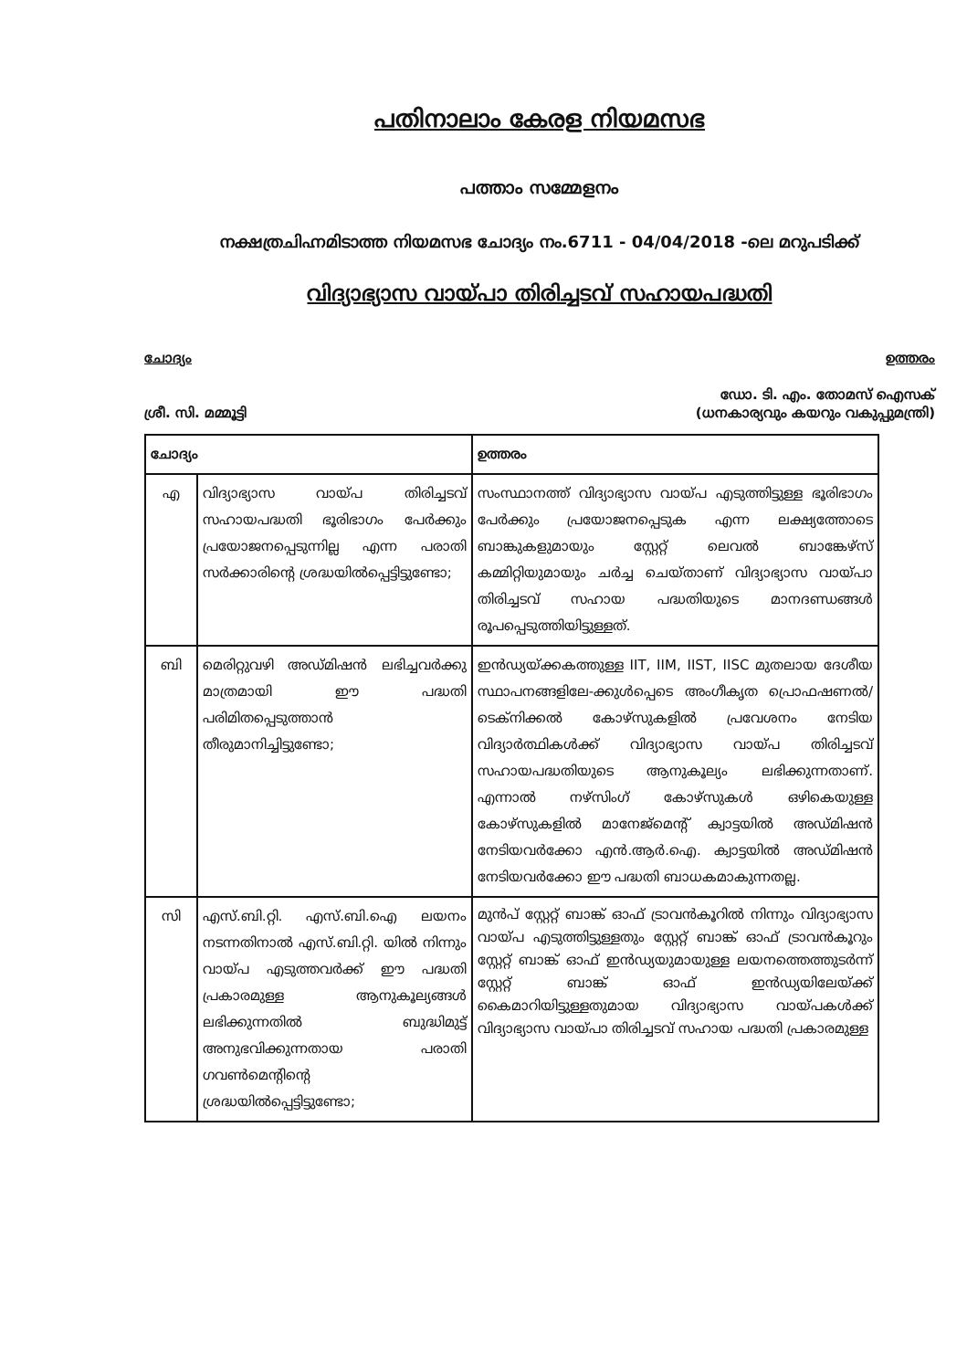പതിനാലാം കേരള നിയമസഭ
പത്താം സമ്മേളനം
നക്ഷത്രചിഹ്നമിടാത്ത നിയമസഭ ചോദ്യം നം.6711 - 04/04/2018 -ലെ മറുപടിക്ക്
വിദ്യാഭ്യാസ വായ്പാ തിരിച്ചടവ് സഹായപദ്ധതി
ചോദ്യം ഉത്തരം
ശ്രീ. സി. മമ്മൂട്ടി ഡോ. ടി. എം. തോമസ് ഐസക്
(ധനകാര്യവും കയറും വകുപ്പുമന്ത്രി)
| ചോദ്യം | | ഉത്തരം |
| --- | --- | --- |
| എ | വിദ്യാഭ്യാസ വായ്പ തിരിച്ചടവ് സഹായപദ്ധതി ഭൂരിഭാഗം പേർക്കും പ്രയോജനപ്പെടുന്നില്ല എന്ന പരാതി സർക്കാരിന്റെ ശ്രദ്ധയിൽപ്പെട്ടിട്ടുണ്ടോ; | സംസ്ഥാനത്ത് വിദ്യാഭ്യാസ വായ്പ എടുത്തിട്ടുള്ള ഭൂരിഭാഗം പേർക്കും പ്രയോജനപ്പെടുക എന്ന ലക്ഷ്യത്തോടെ ബാങ്കുകളുമായും സ്റ്റേറ്റ് ലെവൽ ബാങ്കേഴ്സ് കമ്മിറ്റിയുമായും ചർച്ച ചെയ്താണ് വിദ്യാഭ്യാസ വായ്പാ തിരിച്ചടവ് സഹായ പദ്ധതിയുടെ മാനദണ്ഡങ്ങൾ രൂപപ്പെടുത്തിയിട്ടുള്ളത്. |
| ബി | മെരിറ്റുവഴി അഡ്മിഷൻ ലഭിച്ചവർക്കു മാത്രമായി ഈ പദ്ധതി പരിമിതപ്പെടുത്താൻ തീരുമാനിച്ചിട്ടുണ്ടോ; | ഇൻഡ്യയ്ക്കകത്തുള്ള IIT, IIM, IIST, IISC മുതലായ ദേശീയ സ്ഥാപനങ്ങളിലേ-ക്കുൾപ്പെടെ അംഗീകൃത പ്രൊഫഷണൽ/ ടെക്നിക്കൽ കോഴ്സുകളിൽ പ്രവേശനം നേടിയ വിദ്യാർത്ഥികൾക്ക് വിദ്യാഭ്യാസ വായ്പ തിരിച്ചടവ് സഹായപദ്ധതിയുടെ ആനുകൂല്യം ലഭിക്കുന്നതാണ്. എന്നാൽ നഴ്സിംഗ് കോഴ്സുകൾ ഒഴികെയുള്ള കോഴ്സുകളിൽ മാനേജ്മെന്റ് ക്വാട്ടയിൽ അഡ്മിഷൻ നേടിയവർക്കോ എൻ.ആർ.ഐ. ക്വാട്ടയിൽ അഡ്മിഷൻ നേടിയവർക്കോ ഈ പദ്ധതി ബാധകമാകുന്നതല്ല. |
| സി | എസ്.ബി.റ്റി. എസ്.ബി.ഐ ലയനം നടന്നതിനാൽ എസ്.ബി.റ്റി. യിൽ നിന്നും വായ്പ എടുത്തവർക്ക് ഈ പദ്ധതി പ്രകാരമുള്ള ആനുകൂല്യങ്ങൾ ലഭിക്കുന്നതിൽ ബുദ്ധിമുട്ട് അനുഭവിക്കുന്നതായ പരാതി ഗവൺമെന്റിന്റെ ശ്രദ്ധയിൽപ്പെട്ടിട്ടുണ്ടോ; | മുൻപ് സ്റ്റേറ്റ് ബാങ്ക് ഓഫ് ട്രാവൻകൂറിൽ നിന്നും വിദ്യാഭ്യാസ വായ്പ എടുത്തിട്ടുള്ളതും സ്റ്റേറ്റ് ബാങ്ക് ഓഫ് ട്രാവൻകൂറും സ്റ്റേറ്റ് ബാങ്ക് ഓഫ് ഇൻഡ്യയുമായുള്ള ലയനത്തെത്തുടർന്ന് സ്റ്റേറ്റ് ബാങ്ക് ഓഫ് ഇൻഡ്യയിലേയ്ക്ക് കൈമാറിയിട്ടുള്ളതുമായ വിദ്യാഭ്യാസ വായ്പകൾക്ക് വിദ്യാഭ്യാസ വായ്പാ തിരിച്ചടവ് സഹായ പദ്ധതി പ്രകാരമുള്ള |